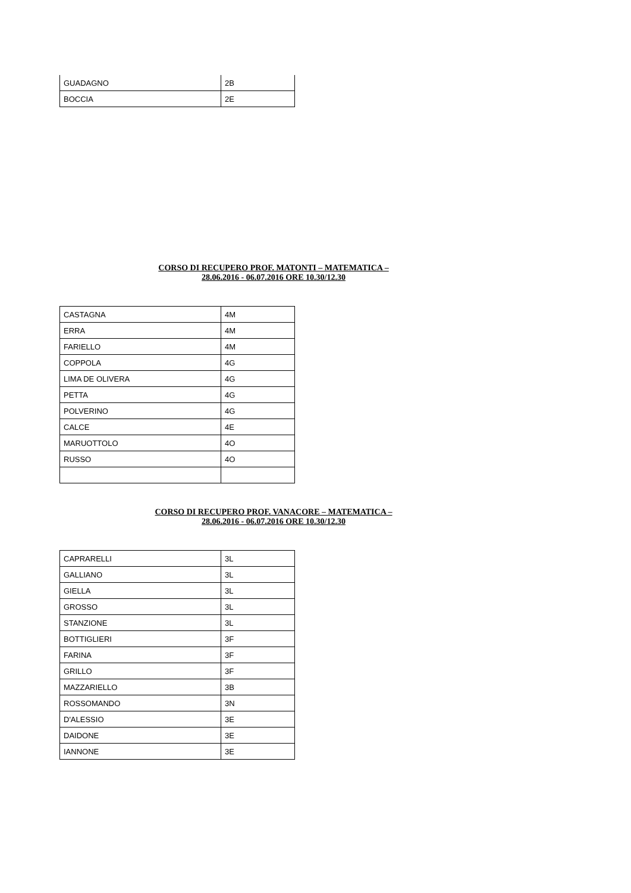| GUADAGNO | 2B |
| BOCCIA | 2E |
CORSO DI RECUPERO PROF. MATONTI – MATEMATICA –
28.06.2016 - 06.07.2016 ORE 10.30/12.30
| CASTAGNA | 4M |
| ERRA | 4M |
| FARIELLO | 4M |
| COPPOLA | 4G |
| LIMA DE OLIVERA | 4G |
| PETTA | 4G |
| POLVERINO | 4G |
| CALCE | 4E |
| MARUOTTOLO | 4O |
| RUSSO | 4O |
CORSO DI RECUPERO PROF. VANACORE – MATEMATICA –
28.06.2016 - 06.07.2016 ORE 10.30/12.30
| CAPRARELLI | 3L |
| GALLIANO | 3L |
| GIELLA | 3L |
| GROSSO | 3L |
| STANZIONE | 3L |
| BOTTIGLIERI | 3F |
| FARINA | 3F |
| GRILLO | 3F |
| MAZZARIELLO | 3B |
| ROSSOMANDO | 3N |
| D'ALESSIO | 3E |
| DAIDONE | 3E |
| IANNONE | 3E |